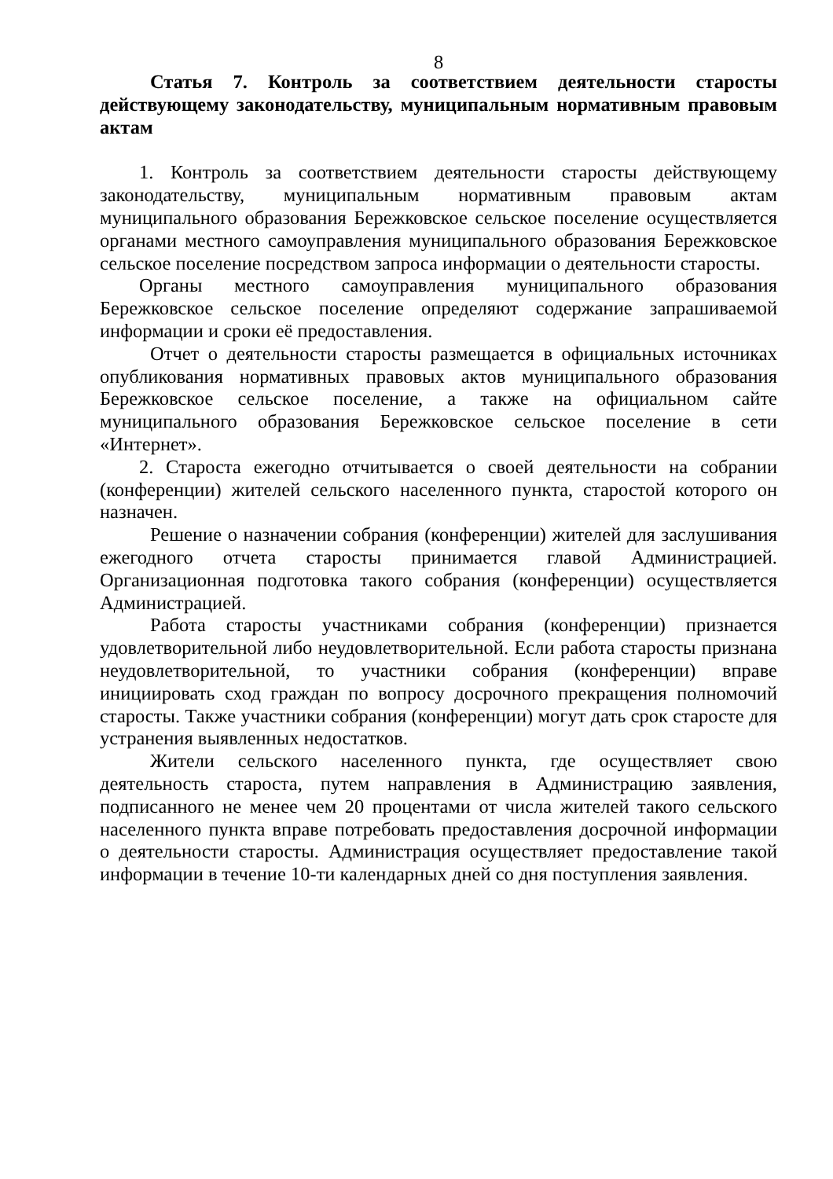8
Статья 7. Контроль за соответствием деятельности старосты действующему законодательству, муниципальным нормативным правовым актам
1. Контроль за соответствием деятельности старосты действующему законодательству, муниципальным нормативным правовым актам муниципального образования Бережковское сельское поселение осуществляется органами местного самоуправления муниципального образования Бережковское сельское поселение посредством запроса информации о деятельности старосты.
Органы местного самоуправления муниципального образования Бережковское сельское поселение определяют содержание запрашиваемой информации и сроки её предоставления.
Отчет о деятельности старосты размещается в официальных источниках опубликования нормативных правовых актов муниципального образования Бережковское сельское поселение, а также на официальном сайте муниципального образования Бережковское сельское поселение в сети «Интернет».
2. Староста ежегодно отчитывается о своей деятельности на собрании (конференции) жителей сельского населенного пункта, старостой которого он назначен.
Решение о назначении собрания (конференции) жителей для заслушивания ежегодного отчета старосты принимается главой Администрацией. Организационная подготовка такого собрания (конференции) осуществляется Администрацией.
Работа старосты участниками собрания (конференции) признается удовлетворительной либо неудовлетворительной. Если работа старосты признана неудовлетворительной, то участники собрания (конференции) вправе инициировать сход граждан по вопросу досрочного прекращения полномочий старосты. Также участники собрания (конференции) могут дать срок старосте для устранения выявленных недостатков.
Жители сельского населенного пункта, где осуществляет свою деятельность староста, путем направления в Администрацию заявления, подписанного не менее чем 20 процентами от числа жителей такого сельского населенного пункта вправе потребовать предоставления досрочной информации о деятельности старосты. Администрация осуществляет предоставление такой информации в течение 10-ти календарных дней со дня поступления заявления.